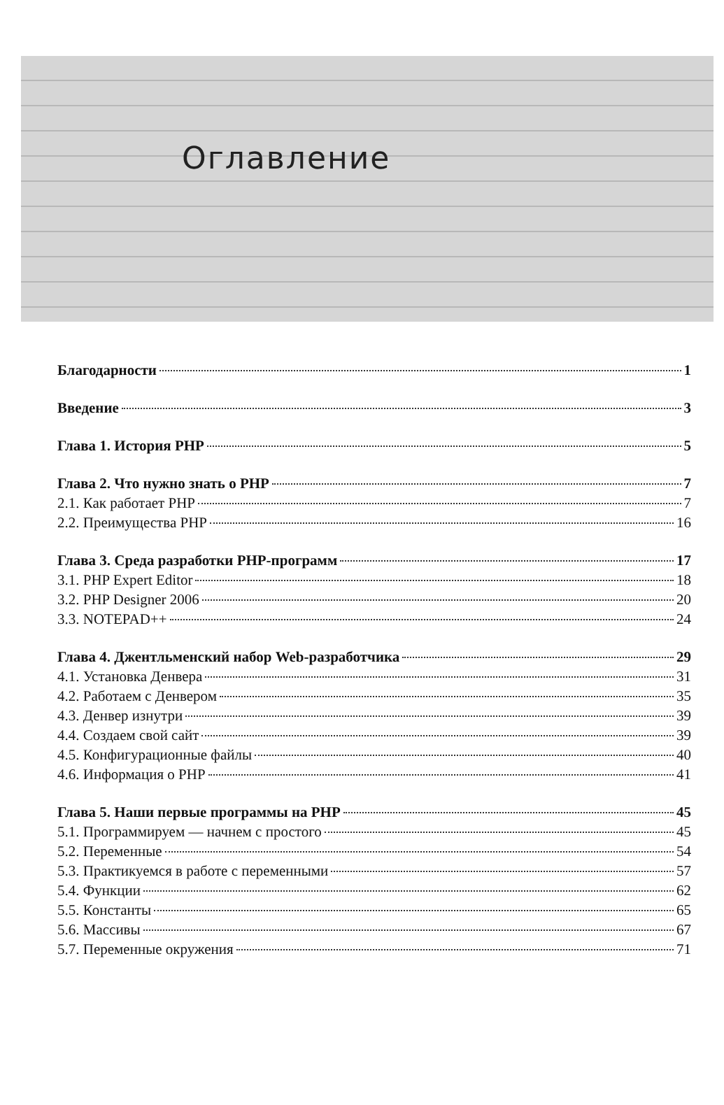Оглавление
Благодарности 1
Введение 3
Глава 1. История PHP 5
Глава 2. Что нужно знать о PHP 7
2.1. Как работает PHP 7
2.2. Преимущества PHP 16
Глава 3. Среда разработки PHP-программ 17
3.1. PHP Expert Editor 18
3.2. PHP Designer 2006 20
3.3. NOTEPAD++ 24
Глава 4. Джентльменский набор Web-разработчика 29
4.1. Установка Денвера 31
4.2. Работаем с Денвером 35
4.3. Денвер изнутри 39
4.4. Создаем свой сайт 39
4.5. Конфигурационные файлы 40
4.6. Информация о PHP 41
Глава 5. Наши первые программы на PHP 45
5.1. Программируем — начнем с простого 45
5.2. Переменные 54
5.3. Практикуемся в работе с переменными 57
5.4. Функции 62
5.5. Константы 65
5.6. Массивы 67
5.7. Переменные окружения 71